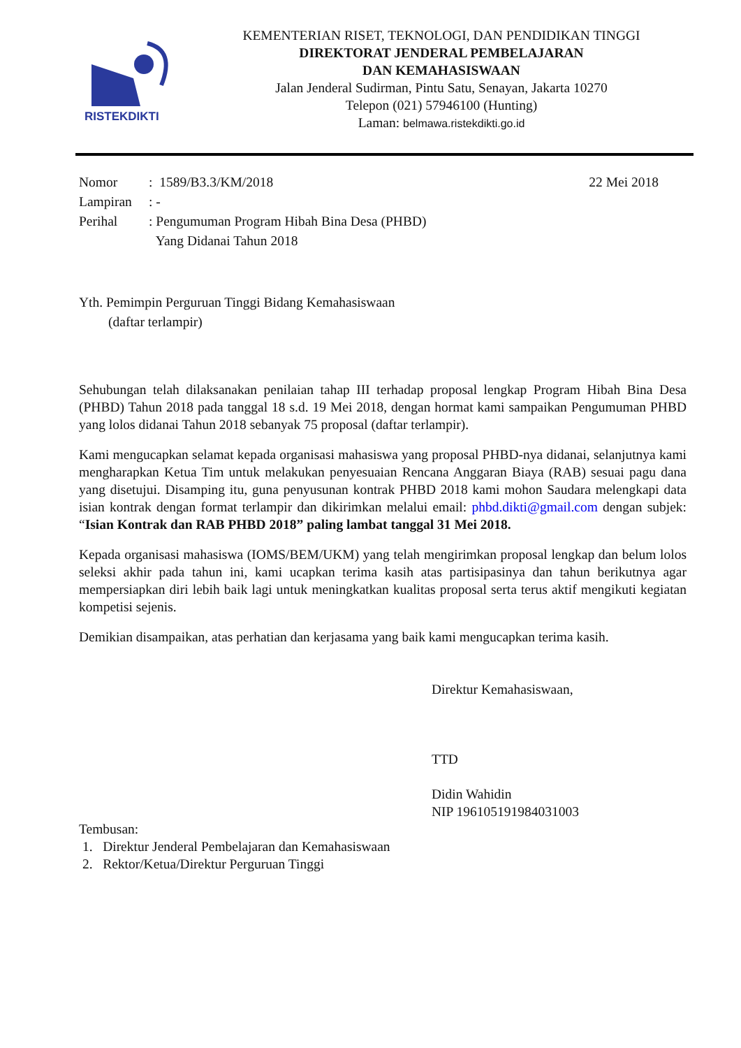RISTEKDIKTI
KEMENTERIAN RISET, TEKNOLOGI, DAN PENDIDIKAN TINGGI
DIREKTORAT JENDERAL PEMBELAJARAN
DAN KEMAHASISWAAN
Jalan Jenderal Sudirman, Pintu Satu, Senayan, Jakarta 10270
Telepon (021) 57946100 (Hunting)
Laman: belmawa.ristekdikti.go.id
Nomor
: 1589/B3.3/KM/2018
22 Mei 2018
Lampiran
: -
Perihal
: Pengumuman Program Hibah Bina Desa (PHBD)
Yang Didanai Tahun 2018
Yth. Pemimpin Perguruan Tinggi Bidang Kemahasiswaan
(daftar terlampir)
Sehubungan telah dilaksanakan penilaian tahap III terhadap proposal lengkap Program Hibah Bina Desa (PHBD) Tahun 2018 pada tanggal 18 s.d. 19 Mei 2018, dengan hormat kami sampaikan Pengumuman PHBD yang lolos didanai Tahun 2018 sebanyak 75 proposal (daftar terlampir).
Kami mengucapkan selamat kepada organisasi mahasiswa yang proposal PHBD-nya didanai, selanjutnya kami mengharapkan Ketua Tim untuk melakukan penyesuaian Rencana Anggaran Biaya (RAB) sesuai pagu dana yang disetujui. Disamping itu, guna penyusunan kontrak PHBD 2018 kami mohon Saudara melengkapi data isian kontrak dengan format terlampir dan dikirimkan melalui email: phbd.dikti@gmail.com dengan subjek: “Isian Kontrak dan RAB PHBD 2018” paling lambat tanggal 31 Mei 2018.
Kepada organisasi mahasiswa (IOMS/BEM/UKM) yang telah mengirimkan proposal lengkap dan belum lolos seleksi akhir pada tahun ini, kami ucapkan terima kasih atas partisipasinya dan tahun berikutnya agar mempersiapkan diri lebih baik lagi untuk meningkatkan kualitas proposal serta terus aktif mengikuti kegiatan kompetisi sejenis.
Demikian disampaikan, atas perhatian dan kerjasama yang baik kami mengucapkan terima kasih.
Direktur Kemahasiswaan,
TTD
Didin Wahidin
NIP 196105191984031003
Tembusan:
1. Direktur Jenderal Pembelajaran dan Kemahasiswaan
2. Rektor/Ketua/Direktur Perguruan Tinggi